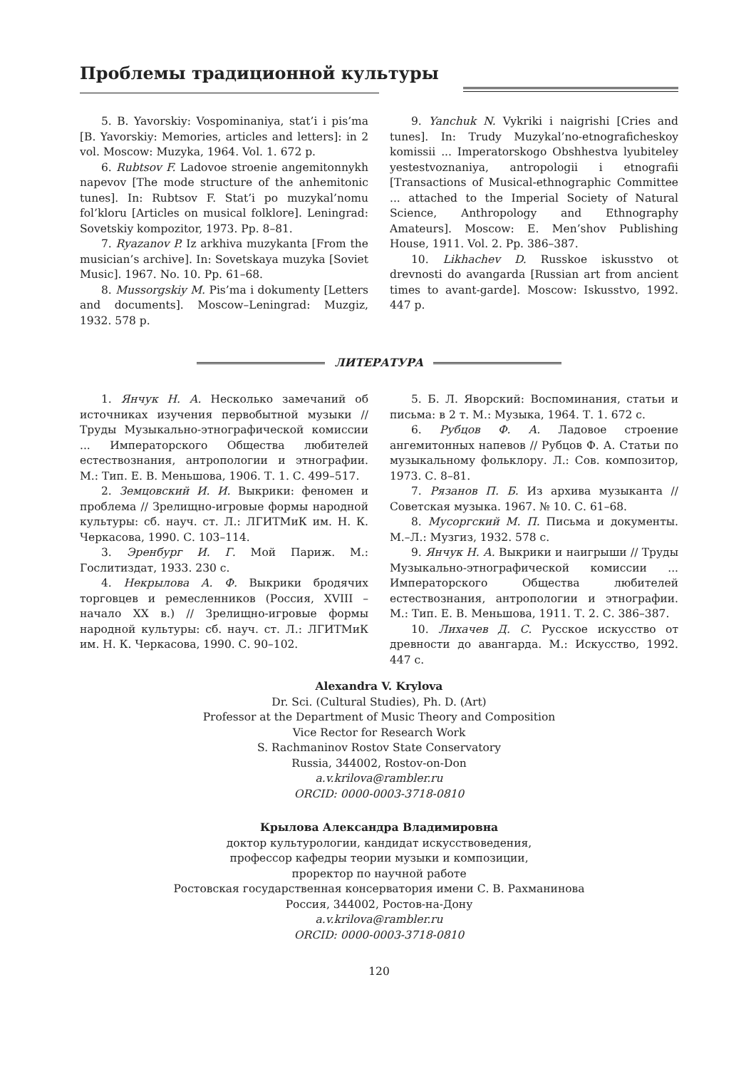Проблемы традиционной культуры
5. B. Yavorskiy: Vospominaniya, stat’i i pis’ma [B. Yavorskiy: Memories, articles and letters]: in 2 vol. Moscow: Muzyka, 1964. Vol. 1. 672 p.
6. Rubtsov F. Ladovoe stroenie angemitonnykh napevov [The mode structure of the anhemitonic tunes]. In: Rubtsov F. Stat’i po muzykal’nomu fol’kloru [Articles on musical folklore]. Leningrad: Sovetskiy kompozitor, 1973. Pp. 8–81.
7. Ryazanov P. Iz arkhiva muzykanta [From the musician’s archive]. In: Sovetskaya muzyka [Soviet Music]. 1967. No. 10. Pp. 61–68.
8. Mussorgskiy M. Pis’ma i dokumenty [Letters and documents]. Moscow–Leningrad: Muzgiz, 1932. 578 p.
9. Yanchuk N. Vykriki i naigrishi [Cries and tunes]. In: Trudy Muzykal’no-etnograficheskoy komissii ... Imperatorskogo Obshhestva lyubiteley yestestvoznaniya, antropologii i etnografii [Transactions of Musical-ethnographic Committee ... attached to the Imperial Society of Natural Science, Anthropology and Ethnography Amateurs]. Moscow: E. Men’shov Publishing House, 1911. Vol. 2. Pp. 386–387.
10. Likhachev D. Russkoe iskusstvo ot drevnosti do avangarda [Russian art from ancient times to avant-garde]. Moscow: Iskusstvo, 1992. 447 p.
ЛИТЕРАТУРА
1. Янчук Н. А. Несколько замечаний об источниках изучения первобытной музыки // Труды Музыкально-этнографической комиссии ... Императорского Общества любителей естествознания, антропологии и этнографии. М.: Тип. Е. В. Меньшова, 1906. Т. 1. С. 499–517.
2. Земцовский И. И. Выкрики: феномен и проблема // Зрелищно-игровые формы народной культуры: сб. науч. ст. Л.: ЛГИТМиК им. Н. К. Черкасова, 1990. С. 103–114.
3. Эренбург И. Г. Мой Париж. М.: Гослитиздат, 1933. 230 с.
4. Некрылова А. Ф. Выкрики бродячих торговцев и ремесленников (Россия, XVIII – начало XX в.) // Зрелищно-игровые формы народной культуры: сб. науч. ст. Л.: ЛГИТМиК им. Н. К. Черкасова, 1990. С. 90–102.
5. Б. Л. Яворский: Воспоминания, статьи и письма: в 2 т. М.: Музыка, 1964. Т. 1. 672 с.
6. Рубцов Ф. А. Ладовое строение ангемитонных напевов // Рубцов Ф. А. Статьи по музыкальному фольклору. Л.: Сов. композитор, 1973. С. 8–81.
7. Рязанов П. Б. Из архива музыканта // Советская музыка. 1967. № 10. С. 61–68.
8. Мусоргский М. П. Письма и документы. М.–Л.: Музгиз, 1932. 578 с.
9. Янчук Н. А. Выкрики и наигрыши // Труды Музыкально-этнографической комиссии ... Императорского Общества любителей естествознания, антропологии и этнографии. М.: Тип. Е. В. Меньшова, 1911. Т. 2. С. 386–387.
10. Лихачев Д. С. Русское искусство от древности до авангарда. М.: Искусство, 1992. 447 с.
Alexandra V. Krylova
Dr. Sci. (Cultural Studies), Ph. D. (Art)
Professor at the Department of Music Theory and Composition
Vice Rector for Research Work
S. Rachmaninov Rostov State Conservatory
Russia, 344002, Rostov-on-Don
a.v.krilova@rambler.ru
ORCID: 0000-0003-3718-0810
Крылова Александра Владимировна
доктор культурологии, кандидат искусствоведения,
профессор кафедры теории музыки и композиции,
проректор по научной работе
Ростовская государственная консерватория имени С. В. Рахманинова
Россия, 344002, Ростов-на-Дону
a.v.krilova@rambler.ru
ORCID: 0000-0003-3718-0810
120